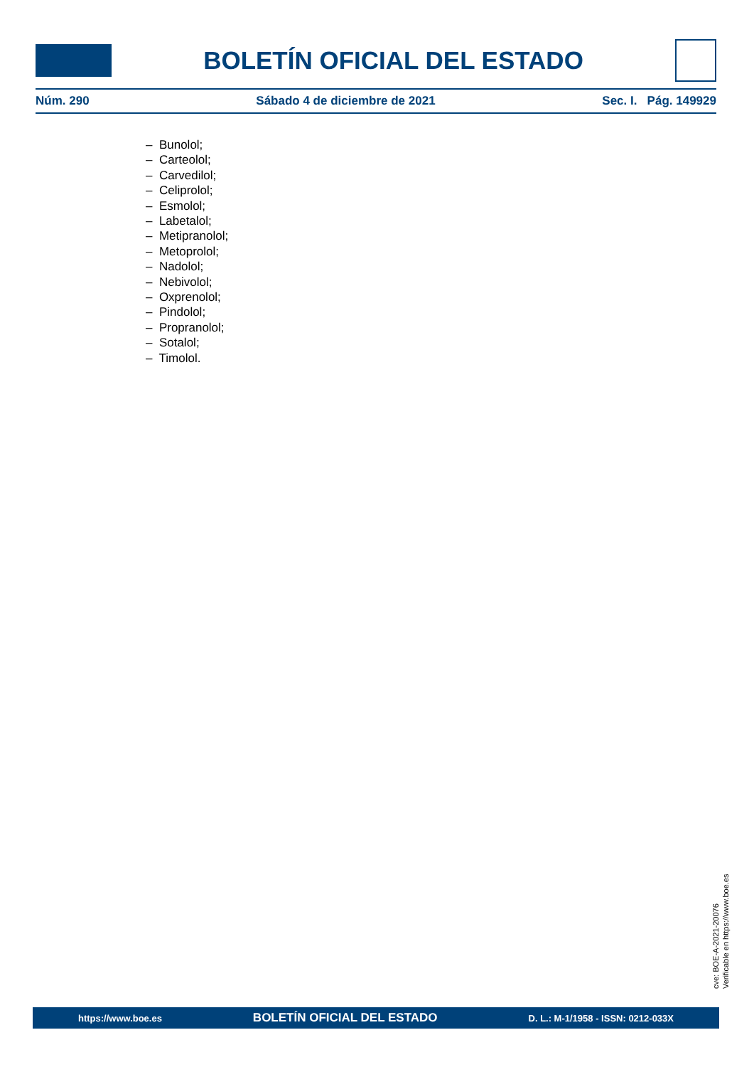BOLETÍN OFICIAL DEL ESTADO
Núm. 290 Sábado 4 de diciembre de 2021 Sec. I. Pág. 149929
– Bunolol;
– Carteolol;
– Carvedilol;
– Celiprolol;
– Esmolol;
– Labetalol;
– Metipranolol;
– Metoprolol;
– Nadolol;
– Nebivolol;
– Oxprenolol;
– Pindolol;
– Propranolol;
– Sotalol;
– Timolol.
cve: BOE-A-2021-20076
Verificable en https://www.boe.es
https://www.boe.es BOLETÍN OFICIAL DEL ESTADO D. L.: M-1/1958 - ISSN: 0212-033X